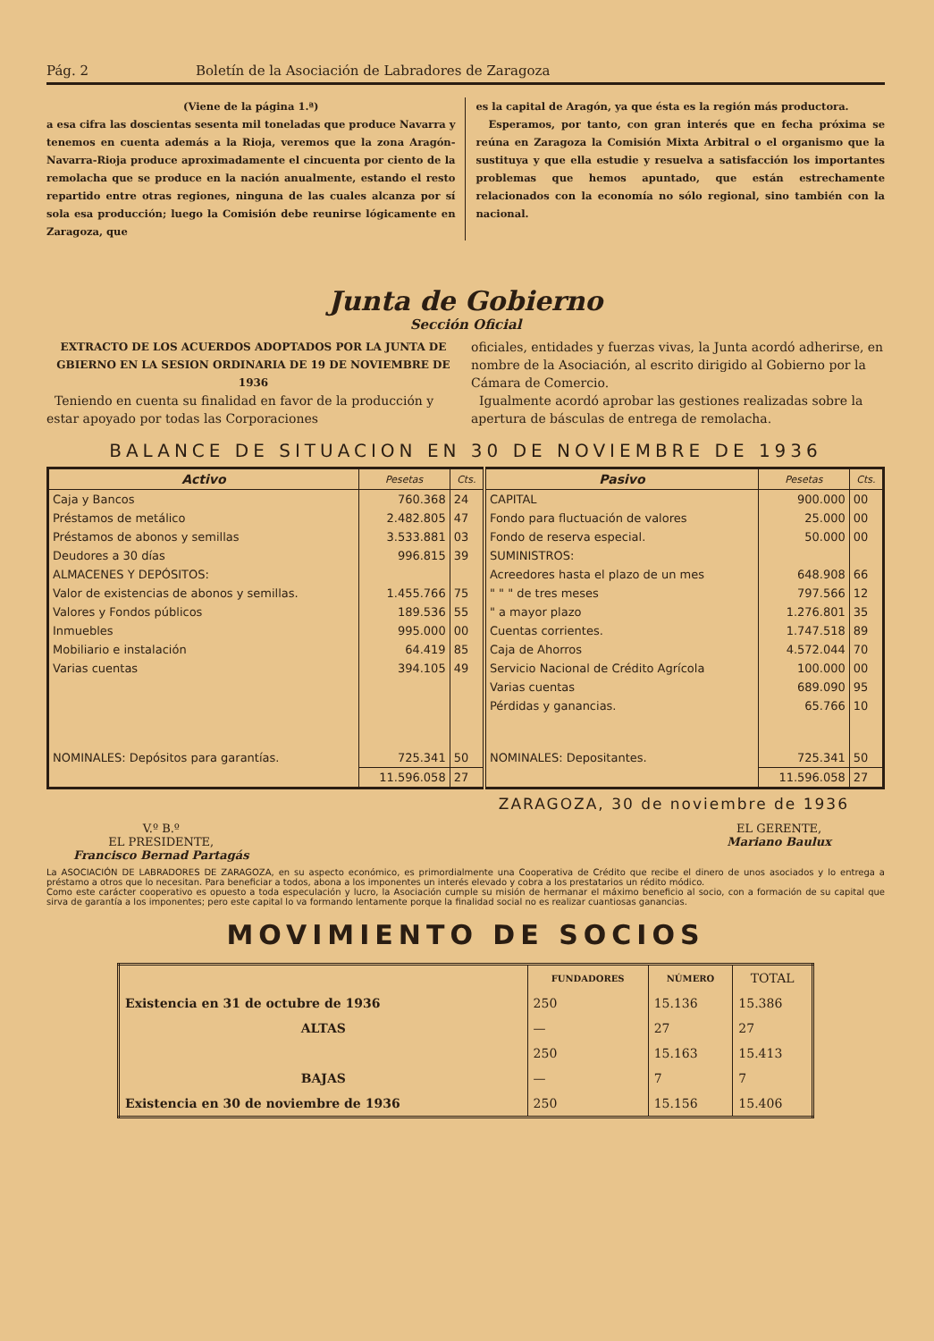Pág. 2 Boletín de la Asociación de Labradores de Zaragoza
(Viene de la página 1.ª)
a esa cifra las doscientas sesenta mil toneladas que produce Navarra y tenemos en cuenta además a la Rioja, veremos que la zona Aragón-Navarra-Rioja produce aproximadamente el cincuenta por ciento de la remolacha que se produce en la nación anualmente, estando el resto repartido entre otras regiones, ninguna de las cuales alcanza por sí sola esa producción; luego la Comisión debe reunirse lógicamente en Zaragoza, que
es la capital de Aragón, ya que ésta es la región más productora.
Esperamos, por tanto, con gran interés que en fecha próxima se reúna en Zaragoza la Comisión Mixta Arbitral o el organismo que la sustituya y que ella estudie y resuelva a satisfacción los importantes problemas que hemos apuntado, que están estrechamente relacionados con la economía no sólo regional, sino también con la nacional.
Junta de Gobierno
Sección Oficial
EXTRACTO DE LOS ACUERDOS ADOPTADOS POR LA JUNTA DE GBIERNO EN LA SESION ORDINARIA DE 19 DE NOVIEMBRE DE 1936
Teniendo en cuenta su finalidad en favor de la producción y estar apoyado por todas las Corporaciones
oficiales, entidades y fuerzas vivas, la Junta acordó adherirse, en nombre de la Asociación, al escrito dirigido al Gobierno por la Cámara de Comercio.
Igualmente acordó aprobar las gestiones realizadas sobre la apertura de básculas de entrega de remolacha.
BALANCE DE SITUACION EN 30 DE NOVIEMBRE DE 1936
| Activo | Pesetas | Cts. | Pasivo | Pesetas | Cts. |
| --- | --- | --- | --- | --- | --- |
| Caja y Bancos | 760.368 | 24 | CAPITAL | 900.000 | 00 |
| Préstamos de metálico | 2.482.805 | 47 | Fondo para fluctuación de valores | 25.000 | 00 |
| Préstamos de abonos y semillas | 3.533.881 | 03 | Fondo de reserva especial. | 50.000 | 00 |
| Deudores a 30 días | 996.815 | 39 | SUMINISTROS: | | |
| ALMACENES Y DEPÓSITOS: | | | Acreedores hasta el plazo de un mes | 648.908 | 66 |
| Valor de existencias de abonos y semillas. | 1.455.766 | 75 | " " " de tres meses | 797.566 | 12 |
| Valores y Fondos públicos | 189.536 | 55 | " a mayor plazo | 1.276.801 | 35 |
| Inmuebles | 995.000 | 00 | Cuentas corrientes. | 1.747.518 | 89 |
| Mobiliario e instalación | 64.419 | 85 | Caja de Ahorros | 4.572.044 | 70 |
| Varias cuentas | 394.105 | 49 | Servicio Nacional de Crédito Agrícola | 100.000 | 00 |
| | | | Varias cuentas | 689.090 | 95 |
| | | | Pérdidas y ganancias. | 65.766 | 10 |
| NOMINALES: Depósitos para garantías. | 725.341 | 50 | NOMINALES: Depositantes. | 725.341 | 50 |
| | 11.596.058 | 27 | | 11.596.058 | 27 |
ZARAGOZA, 30 de noviembre de 1936
V.º B.º
EL PRESIDENTE,
Francisco Bernad Partagás
EL GERENTE,
Mariano Baulux
La ASOCIACIÓN DE LABRADORES DE ZARAGOZA, en su aspecto económico, es primordialmente una Cooperativa de Crédito que recibe el dinero de unos asociados y lo entrega a préstamo a otros que lo necesitan. Para beneficiar a todos, abona a los imponentes un interés elevado y cobra a los prestatarios un rédito módico.
Como este carácter cooperativo es opuesto a toda especulación y lucro, la Asociación cumple su misión de hermanar el máximo beneficio al socio, con a formación de su capital que sirva de garantía a los imponentes; pero este capital lo va formando lentamente porque la finalidad social no es realizar cuantiosas ganancias.
MOVIMIENTO DE SOCIOS
| | FUNDADORES | NÚMERO | TOTAL |
| --- | --- | --- | --- |
| Existencia en 31 de octubre de 1936 | 250 | 15.136 | 15.386 |
| ALTAS | — | 27 | 27 |
| | 250 | 15.163 | 15.413 |
| BAJAS | — | 7 | 7 |
| Existencia en 30 de noviembre de 1936 | 250 | 15.156 | 15.406 |